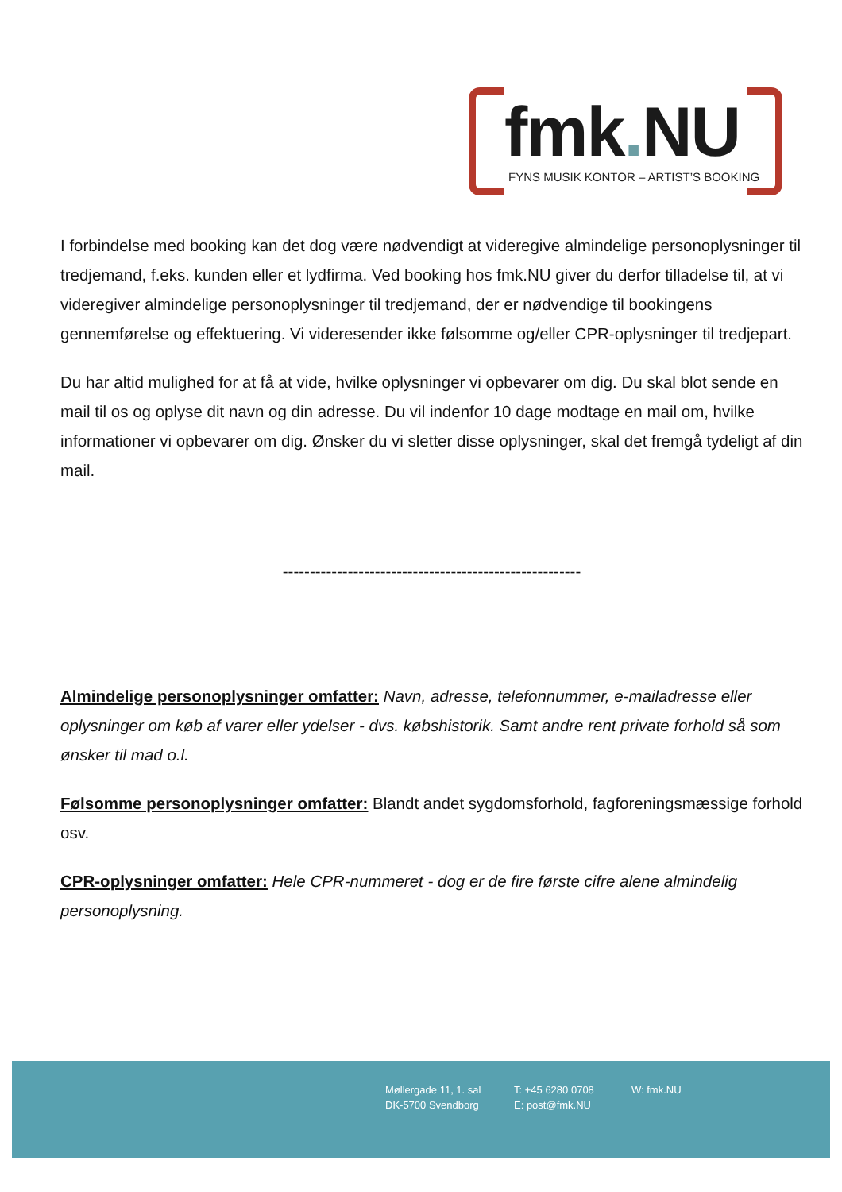fmk. NU
FYNS MUSIK KONTOR – ARTIST’S BOOKING
I forbindelse med booking kan det dog være nødvendigt at videregive almindelige personoplysninger til tredjemand, f.eks. kunden eller et lydfirma. Ved booking hos fmk.NU giver du derfor tilladelse til, at vi videregiver almindelige personoplysninger til tredjemand, der er nødvendige til bookingens gennemførelse og effektuering. Vi videresender ikke følsomme og/eller CPR-oplysninger til tredjepart.
Du har altid mulighed for at få at vide, hvilke oplysninger vi opbevarer om dig. Du skal blot sende en mail til os og oplyse dit navn og din adresse. Du vil indenfor 10 dage modtage en mail om, hvilke informationer vi opbevarer om dig. Ønsker du vi sletter disse oplysninger, skal det fremgå tydeligt af din mail.
-------------------------------------------------------
Almindelige personoplysninger omfatter: Navn, adresse, telefonnummer, e-mailadresse eller oplysninger om køb af varer eller ydelser - dvs. købshistorik. Samt andre rent private forhold så som ønsker til mad o.l.
Følsomme personoplysninger omfatter: Blandt andet sygdomsforhold, fagforeningsmæssige forhold osv.
CPR-oplysninger omfatter: Hele CPR-nummeret - dog er de fire første cifre alene almindelig personoplysning.
Møllergade 11, 1. sal
DK-5700 Svendborg
T: +45 6280 0708
E: post@fmk.NU
W: fmk.NU